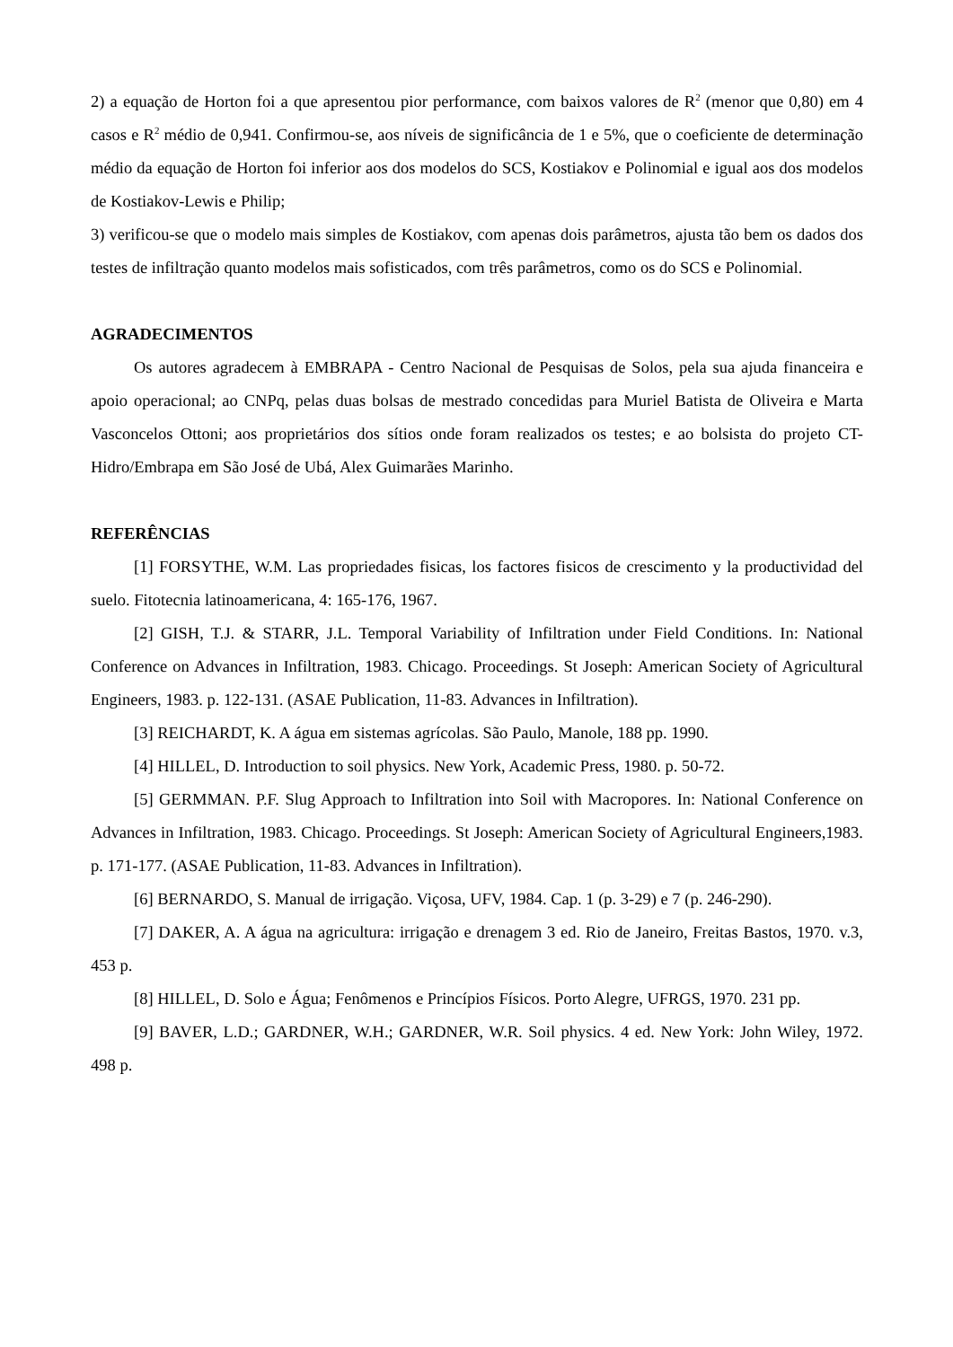2) a equação de Horton foi a que apresentou pior performance, com baixos valores de R<sup>2</sup> (menor que 0,80) em 4 casos e R<sup>2</sup> médio de 0,941. Confirmou-se, aos níveis de significância de 1 e 5%, que o coeficiente de determinação médio da equação de Horton foi inferior aos dos modelos do SCS, Kostiakov e Polinomial e igual aos dos modelos de Kostiakov-Lewis e Philip;
3) verificou-se que o modelo mais simples de Kostiakov, com apenas dois parâmetros, ajusta tão bem os dados dos testes de infiltração quanto modelos mais sofisticados, com três parâmetros, como os do SCS e Polinomial.
AGRADECIMENTOS
Os autores agradecem à EMBRAPA - Centro Nacional de Pesquisas de Solos, pela sua ajuda financeira e apoio operacional; ao CNPq, pelas duas bolsas de mestrado concedidas para Muriel Batista de Oliveira e Marta Vasconcelos Ottoni; aos proprietários dos sítios onde foram realizados os testes; e ao bolsista do projeto CT-Hidro/Embrapa em São José de Ubá, Alex Guimarães Marinho.
REFERÊNCIAS
[1] FORSYTHE, W.M. Las propriedades fisicas, los factores fisicos de crescimento y la productividad del suelo. Fitotecnia latinoamericana, 4: 165-176, 1967.
[2] GISH, T.J. & STARR, J.L. Temporal Variability of Infiltration under Field Conditions. In: National Conference on Advances in Infiltration, 1983. Chicago. Proceedings. St Joseph: American Society of Agricultural Engineers, 1983. p. 122-131. (ASAE Publication, 11-83. Advances in Infiltration).
[3] REICHARDT, K. A água em sistemas agrícolas. São Paulo, Manole, 188 pp. 1990.
[4] HILLEL, D. Introduction to soil physics. New York, Academic Press, 1980. p. 50-72.
[5] GERMMAN. P.F. Slug Approach to Infiltration into Soil with Macropores. In: National Conference on Advances in Infiltration, 1983. Chicago. Proceedings. St Joseph: American Society of Agricultural Engineers,1983. p. 171-177. (ASAE Publication, 11-83. Advances in Infiltration).
[6] BERNARDO, S. Manual de irrigação. Viçosa, UFV, 1984. Cap. 1 (p. 3-29) e 7 (p. 246-290).
[7] DAKER, A. A água na agricultura: irrigação e drenagem 3 ed. Rio de Janeiro, Freitas Bastos, 1970. v.3, 453 p.
[8] HILLEL, D. Solo e Água; Fenômenos e Princípios Físicos. Porto Alegre, UFRGS, 1970. 231 pp.
[9] BAVER, L.D.; GARDNER, W.H.; GARDNER, W.R. Soil physics. 4 ed. New York: John Wiley, 1972. 498 p.